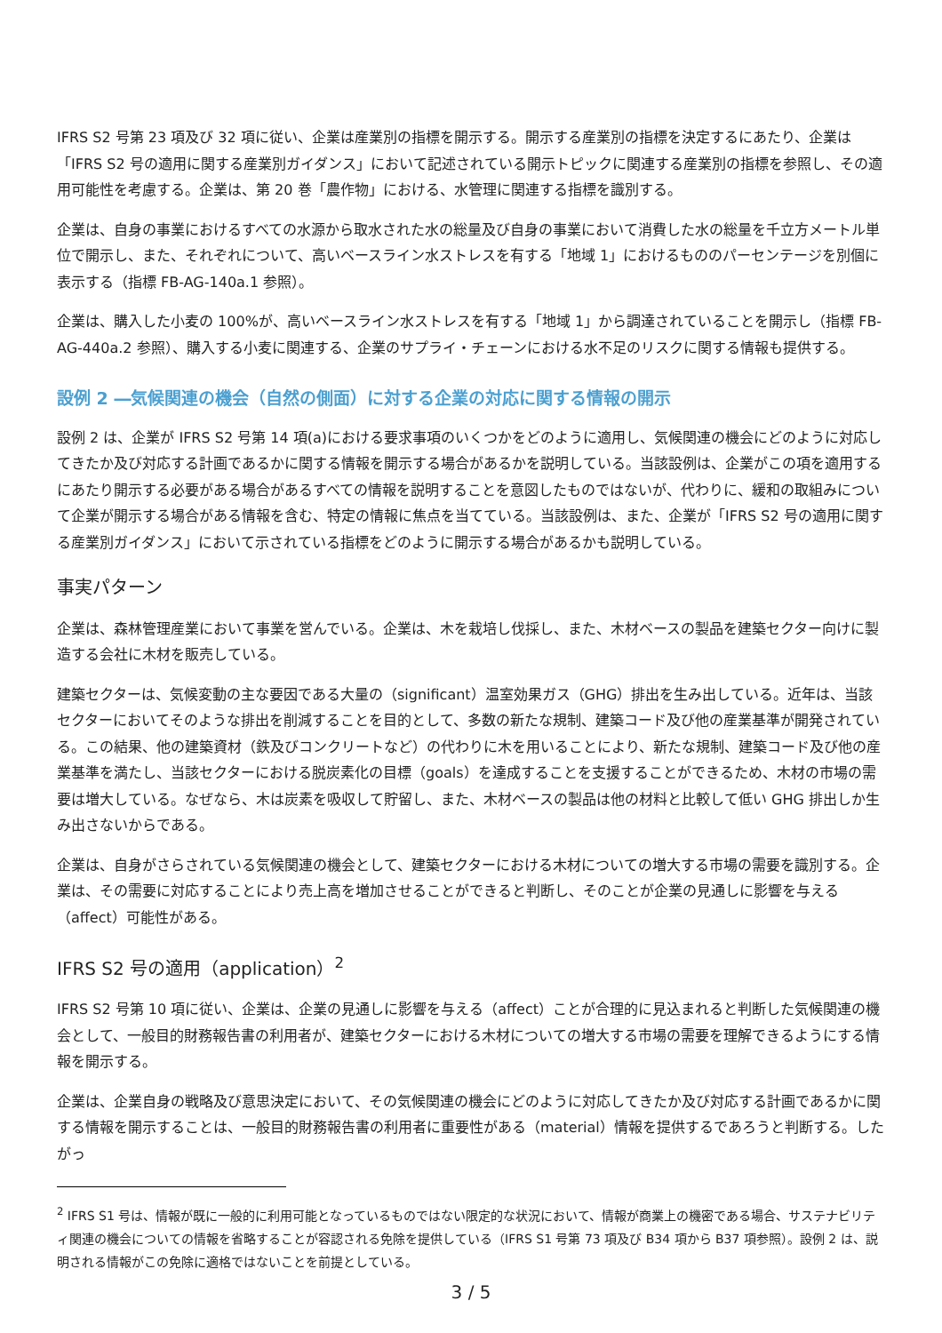IFRS S2 号第 23 項及び 32 項に従い、企業は産業別の指標を開示する。開示する産業別の指標を決定するにあたり、企業は「IFRS S2 号の適用に関する産業別ガイダンス」において記述されている開示トピックに関連する産業別の指標を参照し、その適用可能性を考慮する。企業は、第 20 巻「農作物」における、水管理に関連する指標を識別する。
企業は、自身の事業におけるすべての水源から取水された水の総量及び自身の事業において消費した水の総量を千立方メートル単位で開示し、また、それぞれについて、高いベースライン水ストレスを有する「地域 1」におけるもののパーセンテージを別個に表示する（指標 FB-AG-140a.1 参照）。
企業は、購入した小麦の 100%が、高いベースライン水ストレスを有する「地域 1」から調達されていることを開示し（指標 FB-AG-440a.2 参照）、購入する小麦に関連する、企業のサプライ・チェーンにおける水不足のリスクに関する情報も提供する。
設例 2 ―気候関連の機会（自然の側面）に対する企業の対応に関する情報の開示
設例 2 は、企業が IFRS S2 号第 14 項(a)における要求事項のいくつかをどのように適用し、気候関連の機会にどのように対応してきたか及び対応する計画であるかに関する情報を開示する場合があるかを説明している。当該設例は、企業がこの項を適用するにあたり開示する必要がある場合があるすべての情報を説明することを意図したものではないが、代わりに、緩和の取組みについて企業が開示する場合がある情報を含む、特定の情報に焦点を当てている。当該設例は、また、企業が「IFRS S2 号の適用に関する産業別ガイダンス」において示されている指標をどのように開示する場合があるかも説明している。
事実パターン
企業は、森林管理産業において事業を営んでいる。企業は、木を栽培し伐採し、また、木材ベースの製品を建築セクター向けに製造する会社に木材を販売している。
建築セクターは、気候変動の主な要因である大量の（significant）温室効果ガス（GHG）排出を生み出している。近年は、当該セクターにおいてそのような排出を削減することを目的として、多数の新たな規制、建築コード及び他の産業基準が開発されている。この結果、他の建築資材（鉄及びコンクリートなど）の代わりに木を用いることにより、新たな規制、建築コード及び他の産業基準を満たし、当該セクターにおける脱炭素化の目標（goals）を達成することを支援することができるため、木材の市場の需要は増大している。なぜなら、木は炭素を吸収して貯留し、また、木材ベースの製品は他の材料と比較して低い GHG 排出しか生み出さないからである。
企業は、自身がさらされている気候関連の機会として、建築セクターにおける木材についての増大する市場の需要を識別する。企業は、その需要に対応することにより売上高を増加させることができると判断し、そのことが企業の見通しに影響を与える（affect）可能性がある。
IFRS S2 号の適用（application）<sup>2</sup>
IFRS S2 号第 10 項に従い、企業は、企業の見通しに影響を与える（affect）ことが合理的に見込まれると判断した気候関連の機会として、一般目的財務報告書の利用者が、建築セクターにおける木材についての増大する市場の需要を理解できるようにする情報を開示する。
企業は、企業自身の戦略及び意思決定において、その気候関連の機会にどのように対応してきたか及び対応する計画であるかに関する情報を開示することは、一般目的財務報告書の利用者に重要性がある（material）情報を提供するであろうと判断する。したがっ
<sup>2</sup> IFRS S1 号は、情報が既に一般的に利用可能となっているものではない限定的な状況において、情報が商業上の機密である場合、サステナビリティ関連の機会についての情報を省略することが容認される免除を提供している（IFRS S1 号第 73 項及び B34 項から B37 項参照）。設例 2 は、説明される情報がこの免除に適格ではないことを前提としている。
3 / 5